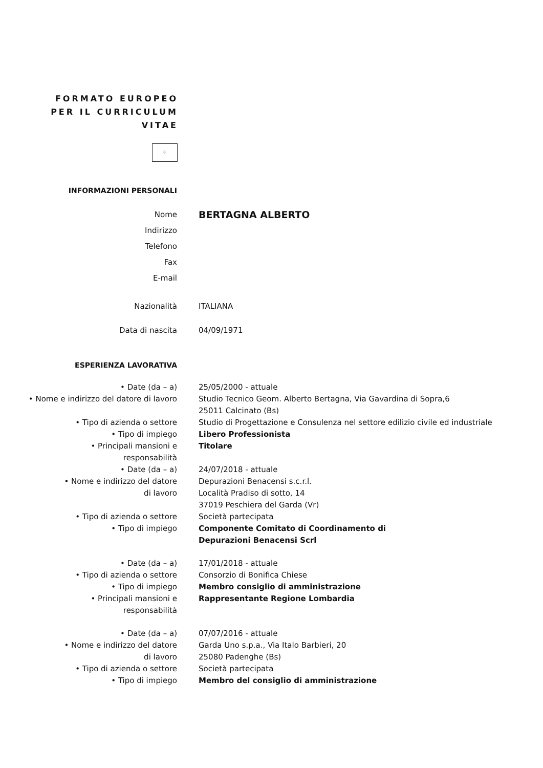FORMATO EUROPEO
PER IL CURRICULUM
VITAE
⁘
INFORMAZIONI PERSONALI
Nome
BERTAGNA ALBERTO
Indirizzo
Telefono
Fax
E-mail
Nazionalità ITALIANA
Data di nascita 04/09/1971
ESPERIENZA LAVORATIVA
• Date (da – a) 25/05/2000 - attuale
• Nome e indirizzo del datore di lavoro
Studio Tecnico Geom. Alberto Bertagna, Via Gavardina di Sopra,6
25011 Calcinato (Bs)
• Tipo di azienda o settore Studio di Progettazione e Consulenza nel settore edilizio civile ed industriale
• Tipo di impiego Libero Professionista
• Principali mansioni e
responsabilità
Titolare
• Date (da – a) 24/07/2018 - attuale
• Nome e indirizzo del datore
di lavoro
Depurazioni Benacensi s.c.r.l.
Località Pradiso di sotto, 14
37019 Peschiera del Garda (Vr)
• Tipo di azienda o settore Società partecipata
• Tipo di impiego Componente Comitato di Coordinamento di
Depurazioni Benacensi Scrl
• Date (da – a) 17/01/2018 - attuale
• Tipo di azienda o settore Consorzio di Bonifica Chiese
• Tipo di impiego Membro consiglio di amministrazione
• Principali mansioni e
responsabilità
Rappresentante Regione Lombardia
• Date (da – a) 07/07/2016 - attuale
• Nome e indirizzo del datore
di lavoro
Garda Uno s.p.a., Via Italo Barbieri, 20
25080 Padenghe (Bs)
• Tipo di azienda o settore Società partecipata
• Tipo di impiego Membro del consiglio di amministrazione